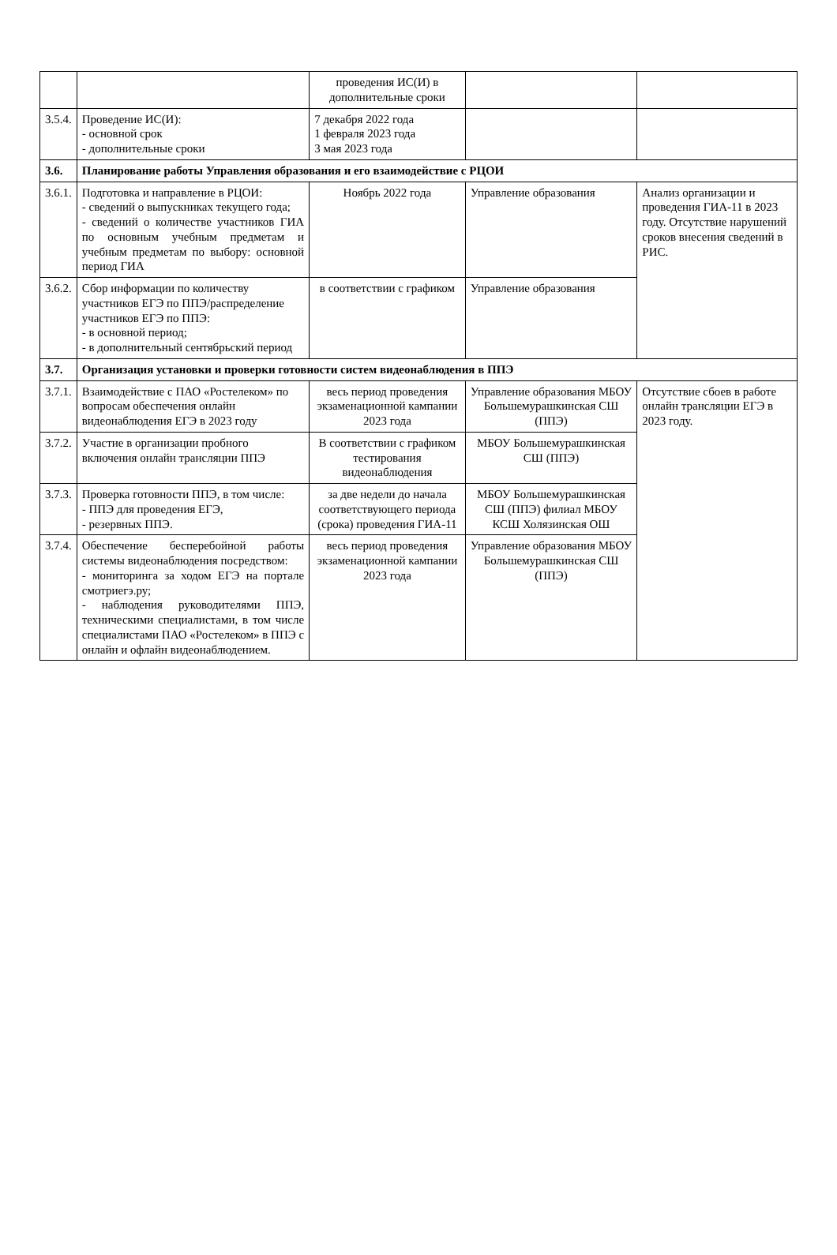| | | проведения ИС(И) в дополнительные сроки | | |
| 3.5.4. | Проведение ИС(И): - основной срок - дополнительные сроки | 7 декабря 2022 года 1 февраля 2023 года 3 мая 2023 года | | |
| 3.6. | Планирование работы Управления образования и его взаимодействие с РЦОИ | | | |
| 3.6.1. | Подготовка и направление в РЦОИ: - сведений о выпускниках текущего года; - сведений о количестве участников ГИА по основным учебным предметам и учебным предметам по выбору: основной период ГИА | Ноябрь 2022 года | Управление образования | Анализ организации и проведения ГИА-11 в 2023 году. Отсутствие нарушений сроков внесения сведений в РИС. |
| 3.6.2. | Сбор информации по количеству участников ЕГЭ по ППЭ/распределение участников ЕГЭ по ППЭ: - в основной период; - в дополнительный сентябрьский период | в соответствии с графиком | Управление образования | |
| 3.7. | Организация установки и проверки готовности систем видеонаблюдения в ППЭ | | | |
| 3.7.1. | Взаимодействие с ПАО «Ростелеком» по вопросам обеспечения онлайн видеонаблюдения ЕГЭ в 2023 году | весь период проведения экзаменационной кампании 2023 года | Управление образования МБОУ Большемурашкинская СШ (ППЭ) | Отсутствие сбоев в работе онлайн трансляции ЕГЭ в 2023 году. |
| 3.7.2. | Участие в организации пробного включения онлайн трансляции ППЭ | В соответствии с графиком тестирования видеонаблюдения | МБОУ Большемурашкинская СШ (ППЭ) | |
| 3.7.3. | Проверка готовности ППЭ, в том числе: - ППЭ для проведения ЕГЭ, - резервных ППЭ. | за две недели до начала соответствующего периода (срока) проведения ГИА-11 | МБОУ Большемурашкинская СШ (ППЭ) филиал МБОУ КСШ Холязинская ОШ | |
| 3.7.4. | Обеспечение бесперебойной работы системы видеонаблюдения посредством: - мониторинга за ходом ЕГЭ на портале смотриегэ.ру; - наблюдения руководителями ППЭ, техническими специалистами, в том числе специалистами ПАО «Ростелеком» в ППЭ с онлайн и офлайн видеонаблюдением. | весь период проведения экзаменационной кампании 2023 года | Управление образования МБОУ Большемурашкинская СШ (ППЭ) | |